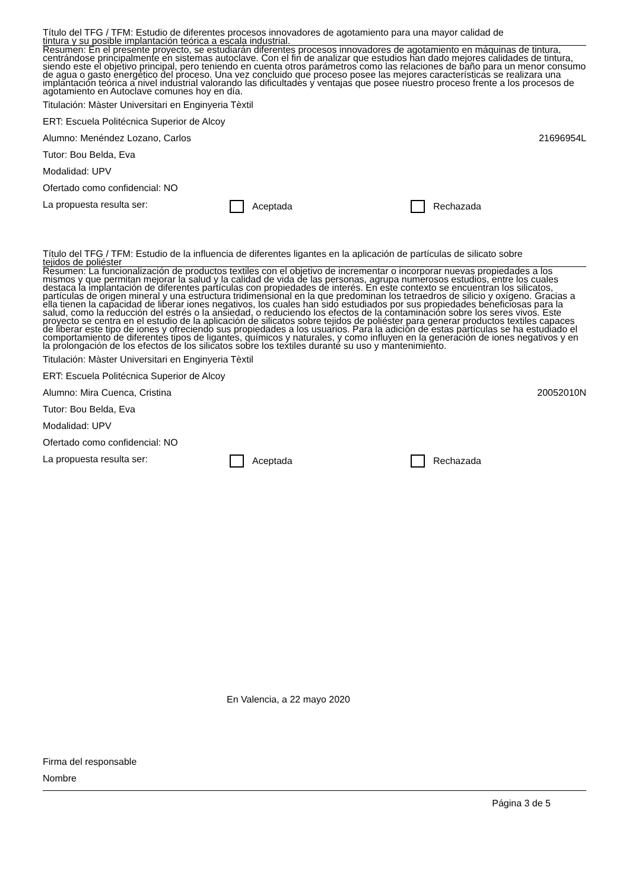Título del TFG / TFM: Estudio de diferentes procesos innovadores de agotamiento para una mayor calidad de
tintura y su posible implantación teórica a escala industrial.
Resumen: En el presente proyecto, se estudiarán diferentes procesos innovadores de agotamiento en máquinas de tintura, centrándose principalmente en sistemas autoclave. Con el fin de analizar que estudios han dado mejores calidades de tintura, siendo este el objetivo principal, pero teniendo en cuenta otros parámetros como las relaciones de baño para un menor consumo de agua o gasto energético del proceso. Una vez concluido que proceso posee las mejores características se realizara una implantación teórica a nivel industrial valorando las dificultades y ventajas que posee nuestro proceso frente a los procesos de agotamiento en Autoclave comunes hoy en día.
Titulación: Màster Universitari en Enginyeria Tèxtil
ERT: Escuela Politécnica Superior de Alcoy
Alumno: Menéndez Lozano, Carlos 21696954L
Tutor: Bou Belda, Eva
Modalidad: UPV
Ofertado como confidencial: NO
La propuesta resulta ser: Aceptada Rechazada
Título del TFG / TFM: Estudio de la influencia de diferentes ligantes en la aplicación de partículas de silicato sobre
tejidos de poliéster
Resumen: La funcionalización de productos textiles con el objetivo de incrementar o incorporar nuevas propiedades a los mismos y que permitan mejorar la salud y la calidad de vida de las personas, agrupa numerosos estudios, entre los cuales destaca la implantación de diferentes partículas con propiedades de interés. En este contexto se encuentran los silicatos, partículas de origen mineral y una estructura tridimensional en la que predominan los tetraedros de silicio y oxígeno. Gracias a ella tienen la capacidad de liberar iones negativos, los cuales han sido estudiados por sus propiedades beneficiosas para la salud, como la reducción del estrés o la ansiedad, o reduciendo los efectos de la contaminación sobre los seres vivos. Este proyecto se centra en el estudio de la aplicación de silicatos sobre tejidos de poliéster para generar productos textiles capaces de liberar este tipo de iones y ofreciendo sus propiedades a los usuarios. Para la adición de estas partículas se ha estudiado el comportamiento de diferentes tipos de ligantes, químicos y naturales, y como influyen en la generación de iones negativos y en la prolongación de los efectos de los silicatos sobre los textiles durante su uso y mantenimiento.
Titulación: Màster Universitari en Enginyeria Tèxtil
ERT: Escuela Politécnica Superior de Alcoy
Alumno: Mira Cuenca, Cristina 20052010N
Tutor: Bou Belda, Eva
Modalidad: UPV
Ofertado como confidencial: NO
La propuesta resulta ser: Aceptada Rechazada
En Valencia, a 22 mayo 2020
Firma del responsable
Nombre
Página 3 de 5